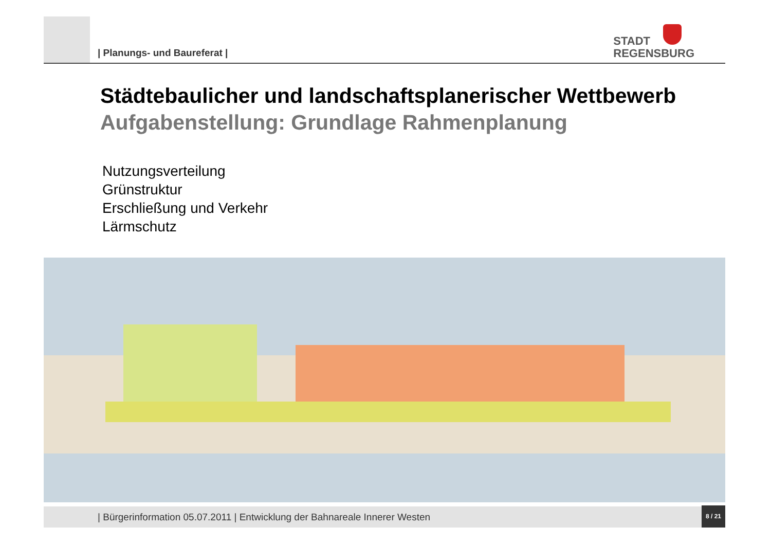| Planungs- und Baureferat |
STADT
REGENSBURG
Städtebaulicher und landschaftsplanerischer Wettbewerb
Aufgabenstellung: Grundlage Rahmenplanung
Nutzungsverteilung
Grünstruktur
Erschließung und Verkehr
Lärmschutz
| Bürgerinformation 05.07.2011 | Entwicklung der Bahnareale Innerer Westen
8 / 21